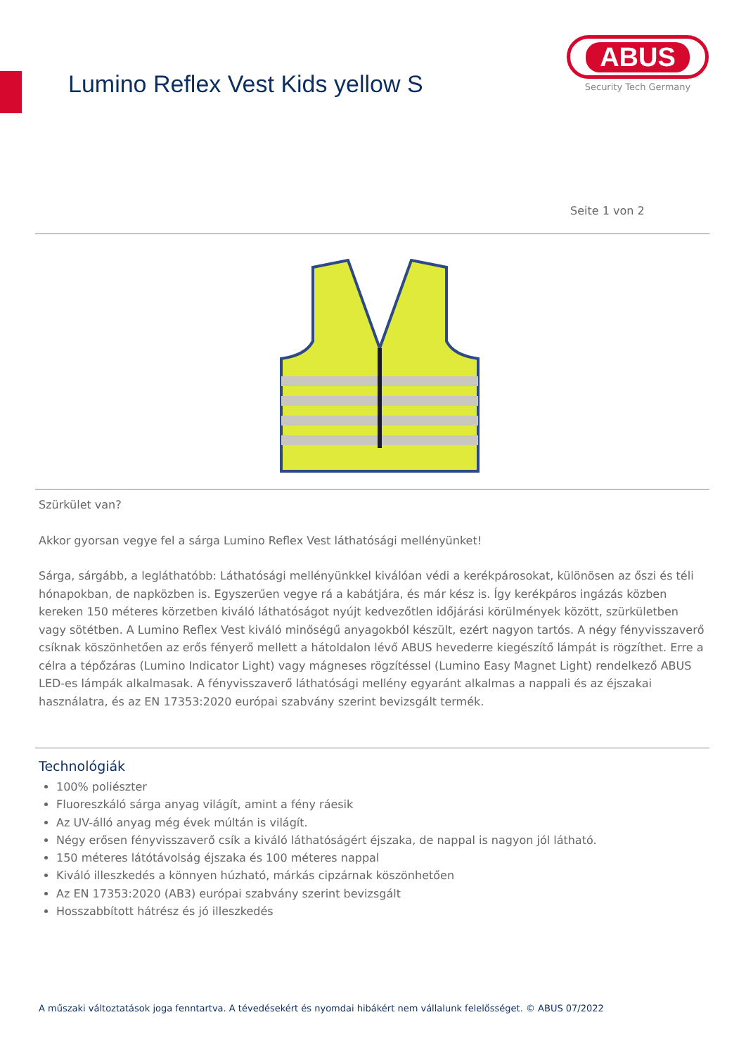Lumino Reflex Vest Kids yellow S
ABUS
Security Tech Germany
Seite 1 von 2
Szürkület van?
Akkor gyorsan vegye fel a sárga Lumino Reflex Vest láthatósági mellényünket!
Sárga, sárgább, a legláthatóbb: Láthatósági mellényünkkel kiválóan védi a kerékpárosokat, különösen az őszi és téli hónapokban, de napközben is. Egyszerűen vegye rá a kabátjára, és már kész is. Így kerékpáros ingázás közben kereken 150 méteres körzetben kiváló láthatóságot nyújt kedvezőtlen időjárási körülmények között, szürkületben vagy sötétben. A Lumino Reflex Vest kiváló minőségű anyagokból készült, ezért nagyon tartós. A négy fényvisszaverő csíknak köszönhetően az erős fényerő mellett a hátoldalon lévő ABUS hevederre kiegészítő lámpát is rögzíthet. Erre a célra a tépőzáras (Lumino Indicator Light) vagy mágneses rögzítéssel (Lumino Easy Magnet Light) rendelkező ABUS LED-es lámpák alkalmasak. A fényvisszaverő láthatósági mellény egyaránt alkalmas a nappali és az éjszakai használatra, és az EN 17353:2020 európai szabvány szerint bevizsgált termék.
Technológiák
100% poliészter
Fluoreszkáló sárga anyag világít, amint a fény ráesik
Az UV-álló anyag még évek múltán is világít.
Négy erősen fényvisszaverő csík a kiváló láthatóságért éjszaka, de nappal is nagyon jól látható.
150 méteres látótávolság éjszaka és 100 méteres nappal
Kiváló illeszkedés a könnyen húzható, márkás cipzárnak köszönhetően
Az EN 17353:2020 (AB3) európai szabvány szerint bevizsgált
Hosszabbított hátrész és jó illeszkedés
A műszaki változtatások joga fenntartva. A tévedésekért és nyomdai hibákért nem vállalunk felelősséget. © ABUS 07/2022